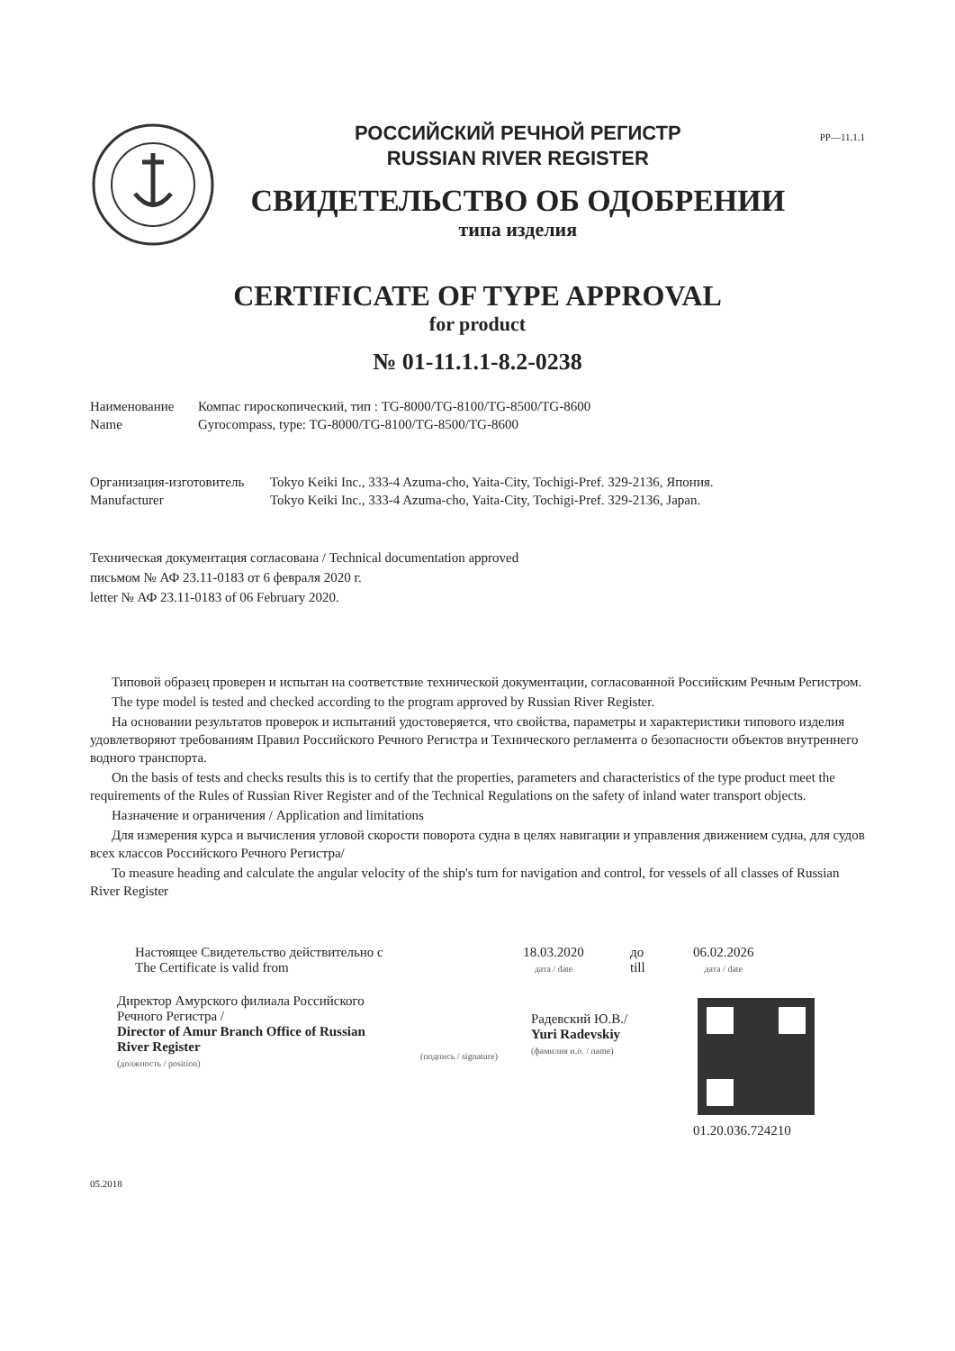РОССИЙСКИЙ РЕЧНОЙ РЕГИСТР
RUSSIAN RIVER REGISTER
СВИДЕТЕЛЬСТВО ОБ ОДОБРЕНИИ
типа изделия
PP—11.1.1
CERTIFICATE OF TYPE APPROVAL
for product
№ 01-11.1.1-8.2-0238
Наименование
Name
Компас гироскопический, тип : TG-8000/TG-8100/TG-8500/TG-8600
Gyrocompass, type: TG-8000/TG-8100/TG-8500/TG-8600
Организация-изготовитель
Manufacturer
Tokyo Keiki Inc., 333-4 Azuma-cho, Yaita-City, Tochigi-Pref. 329-2136, Япония.
Tokyo Keiki Inc., 333-4 Azuma-cho, Yaita-City, Tochigi-Pref. 329-2136, Japan.
Техническая документация согласована / Technical documentation approved
письмом № АФ 23.11-0183 от 6 февраля 2020 г.
letter № АФ 23.11-0183 of 06 February 2020.
Типовой образец проверен и испытан на соответствие технической документации, согласованной Российским Речным Регистром.
The type model is tested and checked according to the program approved by Russian River Register.
На основании результатов проверок и испытаний удостоверяется, что свойства, параметры и характеристики типового изделия удовлетворяют требованиям Правил Российского Речного Регистра и Технического регламента о безопасности объектов внутреннего водного транспорта.
On the basis of tests and checks results this is to certify that the properties, parameters and characteristics of the type product meet the requirements of the Rules of Russian River Register and of the Technical Regulations on the safety of inland water transport objects.
Назначение и ограничения / Application and limitations
Для измерения курса и вычисления угловой скорости поворота судна в целях навигации и управления движением судна, для судов всех классов Российского Речного Регистра/
To measure heading and calculate the angular velocity of the ship's turn for navigation and control, for vessels of all classes of Russian River Register
Настоящее Свидетельство действительно с
The Certificate is valid from
18.03.2020
дата / date
до
till
06.02.2026
дата / date
Директор Амурского филиала Российского Речного Регистра /
Director of Amur Branch Office of Russian River Register
(должность / position)
(подпись / signature)
Радевский Ю.В./
Yuri Radevskiy
(фамилия и.о. / name)
01.20.036.724210
05.2018